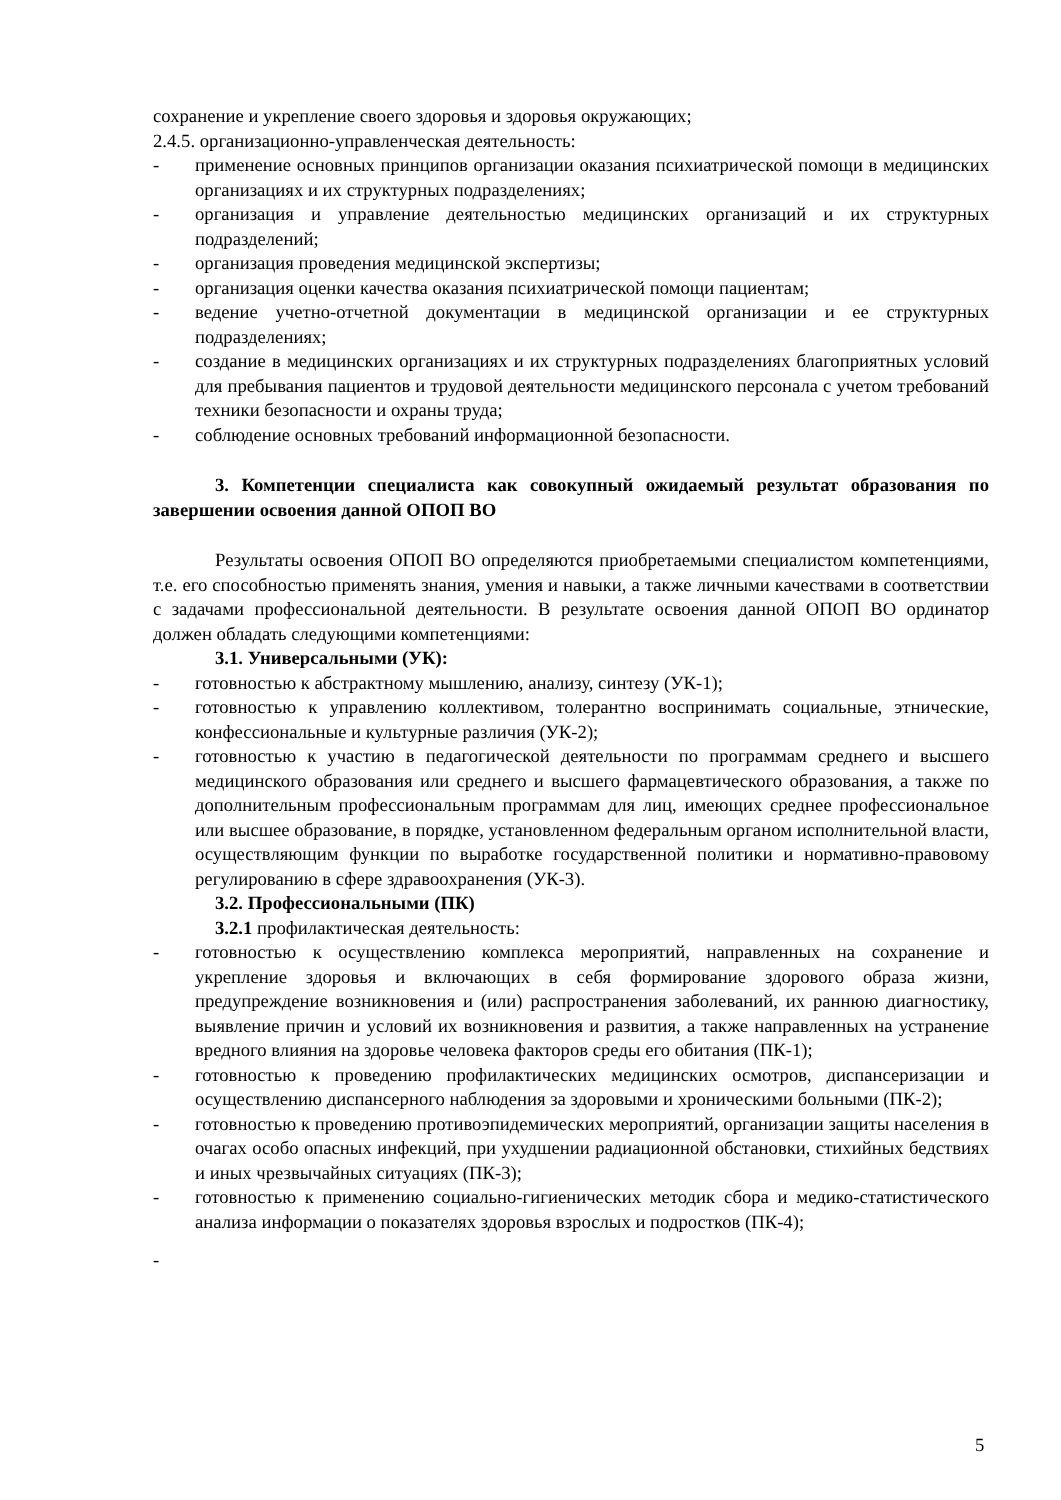сохранение и укрепление своего здоровья и здоровья окружающих;
2.4.5. организационно-управленческая деятельность:
- применение основных принципов организации оказания психиатрической помощи в медицинских организациях и их структурных подразделениях;
- организация и управление деятельностью медицинских организаций и их структурных подразделений;
- организация проведения медицинской экспертизы;
- организация оценки качества оказания психиатрической помощи пациентам;
- ведение учетно-отчетной документации в медицинской организации и ее структурных подразделениях;
- создание в медицинских организациях и их структурных подразделениях благоприятных условий для пребывания пациентов и трудовой деятельности медицинского персонала с учетом требований техники безопасности и охраны труда;
- соблюдение основных требований информационной безопасности.
3. Компетенции специалиста как совокупный ожидаемый результат образования по завершении освоения данной ОПОП ВО
Результаты освоения ОПОП ВО определяются приобретаемыми специалистом компетенциями, т.е. его способностью применять знания, умения и навыки, а также личными качествами в соответствии с задачами профессиональной деятельности. В результате освоения данной ОПОП ВО ординатор должен обладать следующими компетенциями:
3.1. Универсальными (УК):
- готовностью к абстрактному мышлению, анализу, синтезу (УК-1);
- готовностью к управлению коллективом, толерантно воспринимать социальные, этнические, конфессиональные и культурные различия (УК-2);
- готовностью к участию в педагогической деятельности по программам среднего и высшего медицинского образования или среднего и высшего фармацевтического образования, а также по дополнительным профессиональным программам для лиц, имеющих среднее профессиональное или высшее образование, в порядке, установленном федеральным органом исполнительной власти, осуществляющим функции по выработке государственной политики и нормативно-правовому регулированию в сфере здравоохранения (УК-3).
3.2. Профессиональными (ПК)
3.2.1 профилактическая деятельность:
- готовностью к осуществлению комплекса мероприятий, направленных на сохранение и укрепление здоровья и включающих в себя формирование здорового образа жизни, предупреждение возникновения и (или) распространения заболеваний, их раннюю диагностику, выявление причин и условий их возникновения и развития, а также направленных на устранение вредного влияния на здоровье человека факторов среды его обитания (ПК-1);
- готовностью к проведению профилактических медицинских осмотров, диспансеризации и осуществлению диспансерного наблюдения за здоровыми и хроническими больными (ПК-2);
- готовностью к проведению противоэпидемических мероприятий, организации защиты населения в очагах особо опасных инфекций, при ухудшении радиационной обстановки, стихийных бедствиях и иных чрезвычайных ситуациях (ПК-3);
- готовностью к применению социально-гигиенических методик сбора и медико-статистического анализа информации о показателях здоровья взрослых и подростков (ПК-4);
-
5